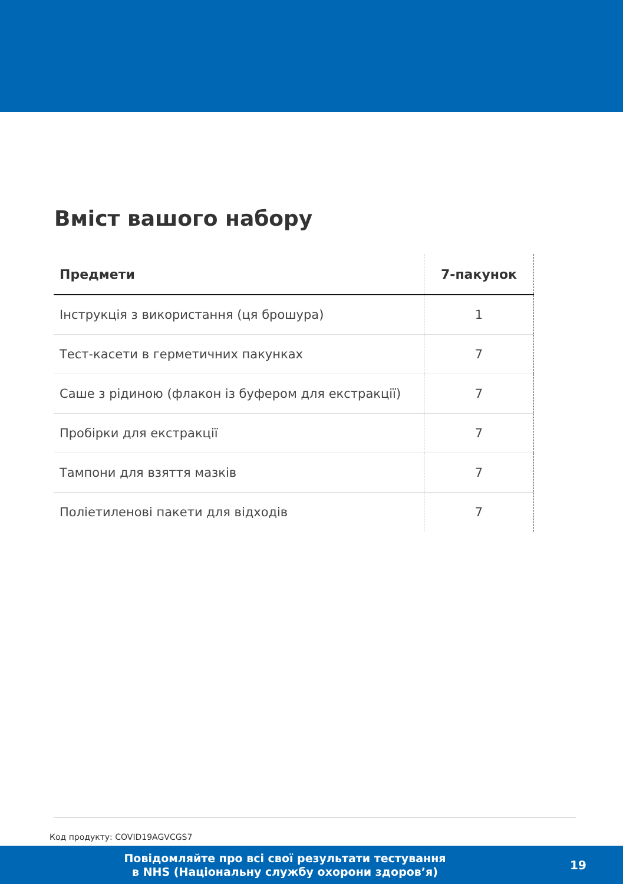Вміст вашого набору
| Предмети | 7-пакунок |
| --- | --- |
| Інструкція з використання (ця брошура) | 1 |
| Тест-касети в герметичних пакунках | 7 |
| Саше з рідиною (флакон із буфером для екстракції) | 7 |
| Пробірки для екстракції | 7 |
| Тампони для взяття мазків | 7 |
| Поліетиленові пакети для відходів | 7 |
Код продукту: COVID19AGVCGS7
Повідомляйте про всі свої результати тестування
в NHS (Національну службу охорони здоров’я)
19